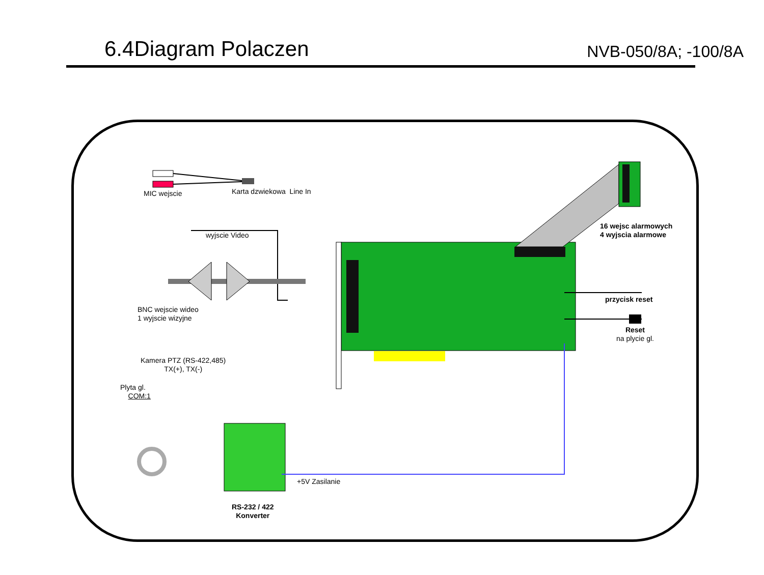6.4Diagram Polaczen
NVB-050/8A; -100/8A
MIC wejscie Karta dzwiekowa Line In
wyjscie Video
16 wejsc alarmowych
4 wyjscia alarmowe
BNC wejscie wideo
1 wyjscie wizyjne
przycisk reset
Reset
na plycie gl.
Kamera PTZ (RS-422,485)
TX(+), TX(-)
Plyta gl.
COM:1
+5V Zasilanie
RS-232 / 422
Konverter